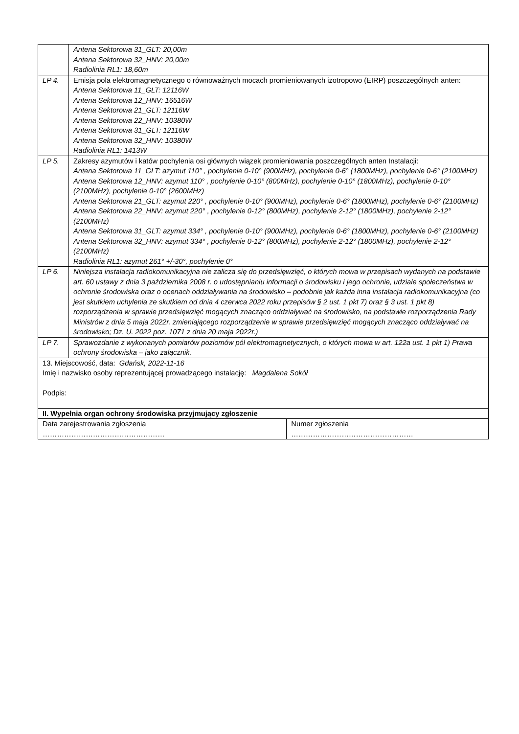| | Antena Sektorowa 31_GLT: 20,00m Antena Sektorowa 32_HNV: 20,00m Radiolinia RL1: 18,60m | |
| LP 4. | Emisja pola elektromagnetycznego o równoważnych mocach promieniowanych izotropowo (EIRP) poszczególnych anten: Antena Sektorowa 11_GLT: 12116W Antena Sektorowa 12_HNV: 16516W Antena Sektorowa 21_GLT: 12116W Antena Sektorowa 22_HNV: 10380W Antena Sektorowa 31_GLT: 12116W Antena Sektorowa 32_HNV: 10380W Radiolinia RL1: 1413W | |
| LP 5. | Zakresy azymutów i katów pochylenia osi głównych wiązek promieniowania poszczególnych anten Instalacji: Antena Sektorowa 11_GLT: azymut 110° , pochylenie 0-10° (900MHz), pochylenie 0-6° (1800MHz), pochylenie 0-6° (2100MHz) Antena Sektorowa 12_HNV: azymut 110° , pochylenie 0-10° (800MHz), pochylenie 0-10° (1800MHz), pochylenie 0-10° (2100MHz), pochylenie 0-10° (2600MHz) Antena Sektorowa 21_GLT: azymut 220° , pochylenie 0-10° (900MHz), pochylenie 0-6° (1800MHz), pochylenie 0-6° (2100MHz) Antena Sektorowa 22_HNV: azymut 220° , pochylenie 0-12° (800MHz), pochylenie 2-12° (1800MHz), pochylenie 2-12° (2100MHz) Antena Sektorowa 31_GLT: azymut 334° , pochylenie 0-10° (900MHz), pochylenie 0-6° (1800MHz), pochylenie 0-6° (2100MHz) Antena Sektorowa 32_HNV: azymut 334° , pochylenie 0-12° (800MHz), pochylenie 2-12° (1800MHz), pochylenie 2-12° (2100MHz) Radiolinia RL1: azymut 261° +/-30°, pochylenie 0° | |
| LP 6. | Niniejsza instalacja radiokomunikacyjna nie zalicza się do przedsięwzięć, o których mowa w przepisach wydanych na podstawie art. 60 ustawy z dnia 3 października 2008 r. o udostępnianiu informacji o środowisku i jego ochronie, udziale społeczeństwa w ochronie środowiska oraz o ocenach oddziaływania na środowisko – podobnie jak każda inna instalacja radiokomunikacyjna (co jest skutkiem uchylenia ze skutkiem od dnia 4 czerwca 2022 roku przepisów § 2 ust. 1 pkt 7) oraz § 3 ust. 1 pkt 8) rozporządzenia w sprawie przedsięwzięć mogących znacząco oddziaływać na środowisko, na podstawie rozporządzenia Rady Ministrów z dnia 5 maja 2022r. zmieniającego rozporządzenie w sprawie przedsięwzięć mogących znacząco oddziaływać na środowisko; Dz. U. 2022 poz. 1071 z dnia 20 maja 2022r.) | |
| LP 7. | Sprawozdanie z wykonanych pomiarów poziomów pól elektromagnetycznych, o których mowa w art. 122a ust. 1 pkt 1) Prawa ochrony środowiska – jako załącznik. | |
| 13. Miejscowość, data: Gdańsk, 2022-11-16 Imię i nazwisko osoby reprezentującej prowadzącego instalację: Magdalena Sokół Podpis: | | |
| II. Wypełnia organ ochrony środowiska przyjmujący zgłoszenie | | |
| Data zarejestrowania zgłoszenia …………………………………………… | | Numer zgłoszenia …………………………………………… |